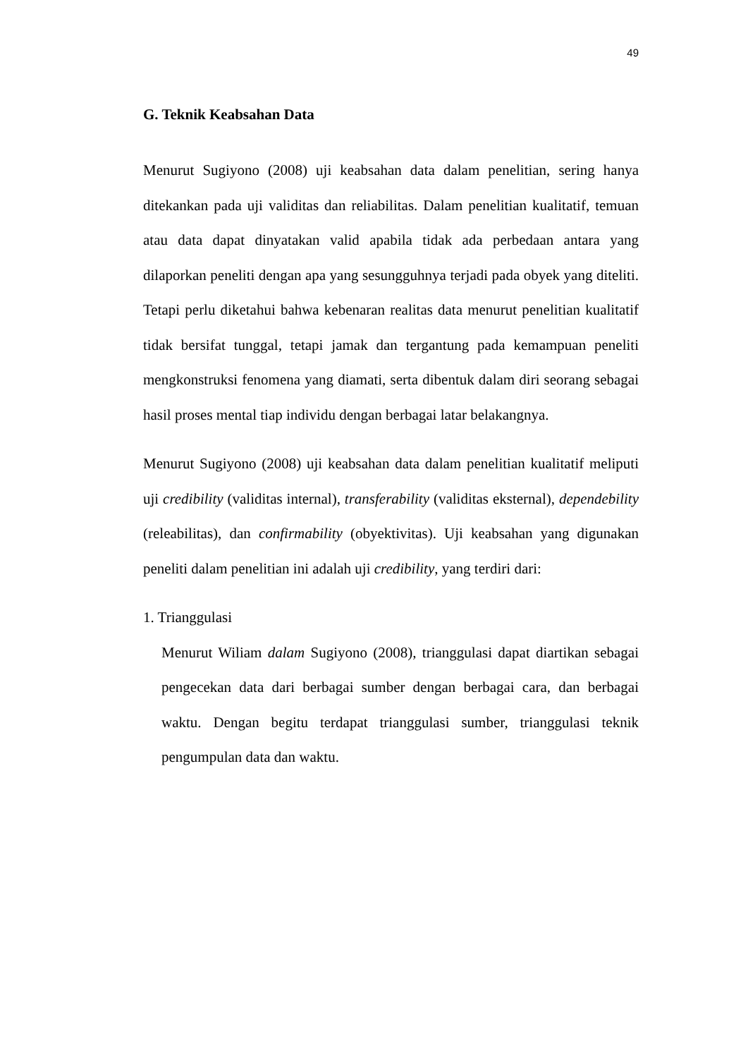49
G. Teknik Keabsahan Data
Menurut Sugiyono (2008) uji keabsahan data dalam penelitian, sering hanya ditekankan pada uji validitas dan reliabilitas. Dalam penelitian kualitatif, temuan atau data dapat dinyatakan valid apabila tidak ada perbedaan antara yang dilaporkan peneliti dengan apa yang sesungguhnya terjadi pada obyek yang diteliti. Tetapi perlu diketahui bahwa kebenaran realitas data menurut penelitian kualitatif tidak bersifat tunggal, tetapi jamak dan tergantung pada kemampuan peneliti mengkonstruksi fenomena yang diamati, serta dibentuk dalam diri seorang sebagai hasil proses mental tiap individu dengan berbagai latar belakangnya.
Menurut Sugiyono (2008) uji keabsahan data dalam penelitian kualitatif meliputi uji credibility (validitas internal), transferability (validitas eksternal), dependebility (releabilitas), dan confirmability (obyektivitas). Uji keabsahan yang digunakan peneliti dalam penelitian ini adalah uji credibility, yang terdiri dari:
1. Trianggulasi
Menurut Wiliam dalam Sugiyono (2008), trianggulasi dapat diartikan sebagai pengecekan data dari berbagai sumber dengan berbagai cara, dan berbagai waktu. Dengan begitu terdapat trianggulasi sumber, trianggulasi teknik pengumpulan data dan waktu.